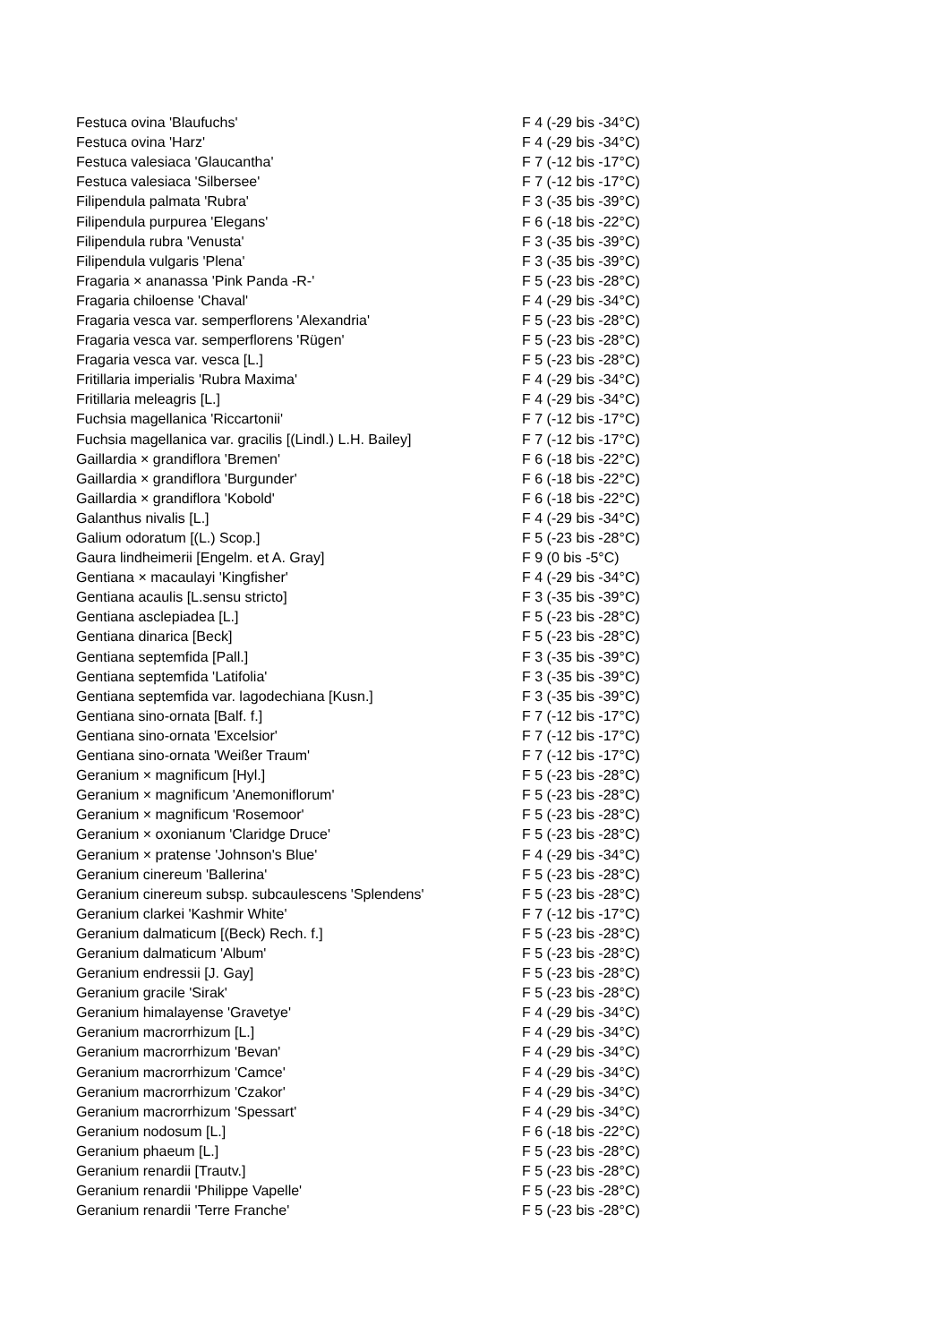| Festuca ovina 'Blaufuchs' | F 4 (-29 bis -34°C) |
| Festuca ovina 'Harz' | F 4 (-29 bis -34°C) |
| Festuca valesiaca 'Glaucantha' | F 7 (-12 bis -17°C) |
| Festuca valesiaca 'Silbersee' | F 7 (-12 bis -17°C) |
| Filipendula palmata 'Rubra' | F 3 (-35 bis -39°C) |
| Filipendula purpurea 'Elegans' | F 6 (-18 bis -22°C) |
| Filipendula rubra 'Venusta' | F 3 (-35 bis -39°C) |
| Filipendula vulgaris 'Plena' | F 3 (-35 bis -39°C) |
| Fragaria × ananassa 'Pink Panda -R-' | F 5 (-23 bis -28°C) |
| Fragaria chiloense 'Chaval' | F 4 (-29 bis -34°C) |
| Fragaria vesca var. semperflorens 'Alexandria' | F 5 (-23 bis -28°C) |
| Fragaria vesca var. semperflorens 'Rügen' | F 5 (-23 bis -28°C) |
| Fragaria vesca var. vesca [L.] | F 5 (-23 bis -28°C) |
| Fritillaria imperialis 'Rubra Maxima' | F 4 (-29 bis -34°C) |
| Fritillaria meleagris [L.] | F 4 (-29 bis -34°C) |
| Fuchsia magellanica 'Riccartonii' | F 7 (-12 bis -17°C) |
| Fuchsia magellanica var. gracilis [(Lindl.) L.H. Bailey] | F 7 (-12 bis -17°C) |
| Gaillardia × grandiflora 'Bremen' | F 6 (-18 bis -22°C) |
| Gaillardia × grandiflora 'Burgunder' | F 6 (-18 bis -22°C) |
| Gaillardia × grandiflora 'Kobold' | F 6 (-18 bis -22°C) |
| Galanthus nivalis [L.] | F 4 (-29 bis -34°C) |
| Galium odoratum [(L.) Scop.] | F 5 (-23 bis -28°C) |
| Gaura lindheimerii [Engelm. et A. Gray] | F 9 (0 bis -5°C) |
| Gentiana × macaulayi 'Kingfisher' | F 4 (-29 bis -34°C) |
| Gentiana acaulis [L.sensu stricto] | F 3 (-35 bis -39°C) |
| Gentiana asclepiadea [L.] | F 5 (-23 bis -28°C) |
| Gentiana dinarica [Beck] | F 5 (-23 bis -28°C) |
| Gentiana septemfida [Pall.] | F 3 (-35 bis -39°C) |
| Gentiana septemfida 'Latifolia' | F 3 (-35 bis -39°C) |
| Gentiana septemfida var. lagodechiana [Kusn.] | F 3 (-35 bis -39°C) |
| Gentiana sino-ornata [Balf. f.] | F 7 (-12 bis -17°C) |
| Gentiana sino-ornata 'Excelsior' | F 7 (-12 bis -17°C) |
| Gentiana sino-ornata 'Weißer Traum' | F 7 (-12 bis -17°C) |
| Geranium × magnificum [Hyl.] | F 5 (-23 bis -28°C) |
| Geranium × magnificum 'Anemoniflorum' | F 5 (-23 bis -28°C) |
| Geranium × magnificum 'Rosemoor' | F 5 (-23 bis -28°C) |
| Geranium × oxonianum 'Claridge Druce' | F 5 (-23 bis -28°C) |
| Geranium × pratense 'Johnson's Blue' | F 4 (-29 bis -34°C) |
| Geranium cinereum 'Ballerina' | F 5 (-23 bis -28°C) |
| Geranium cinereum subsp. subcaulescens 'Splendens' | F 5 (-23 bis -28°C) |
| Geranium clarkei 'Kashmir White' | F 7 (-12 bis -17°C) |
| Geranium dalmaticum [(Beck) Rech. f.] | F 5 (-23 bis -28°C) |
| Geranium dalmaticum 'Album' | F 5 (-23 bis -28°C) |
| Geranium endressii [J. Gay] | F 5 (-23 bis -28°C) |
| Geranium gracile 'Sirak' | F 5 (-23 bis -28°C) |
| Geranium himalayense 'Gravetye' | F 4 (-29 bis -34°C) |
| Geranium macrorrhizum [L.] | F 4 (-29 bis -34°C) |
| Geranium macrorrhizum 'Bevan' | F 4 (-29 bis -34°C) |
| Geranium macrorrhizum 'Camce' | F 4 (-29 bis -34°C) |
| Geranium macrorrhizum 'Czakor' | F 4 (-29 bis -34°C) |
| Geranium macrorrhizum 'Spessart' | F 4 (-29 bis -34°C) |
| Geranium nodosum [L.] | F 6 (-18 bis -22°C) |
| Geranium phaeum [L.] | F 5 (-23 bis -28°C) |
| Geranium renardii [Trautv.] | F 5 (-23 bis -28°C) |
| Geranium renardii 'Philippe Vapelle' | F 5 (-23 bis -28°C) |
| Geranium renardii 'Terre Franche' | F 5 (-23 bis -28°C) |